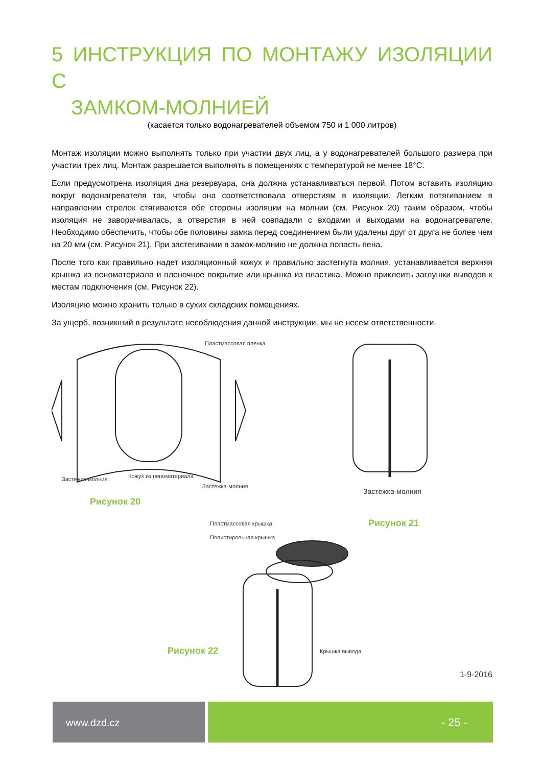5 ИНСТРУКЦИЯ ПО МОНТАЖУ ИЗОЛЯЦИИ С
ЗАМКОМ-МОЛНИЕЙ
(касается только водонагревателей объемом 750 и 1 000 литров)
Монтаж изоляции можно выполнять только при участии двух лиц, а у водонагревателей большого размера при участии трех лиц. Монтаж разрешается выполнять в помещениях с температурой не менее 18°C.
Если предусмотрена изоляция дна резервуара, она должна устанавливаться первой. Потом вставить изоляцию вокруг водонагревателя так, чтобы она соответствовала отверстиям в изоляции. Легким потягиванием в направлении стрелок стягиваются обе стороны изоляции на молнии (см. Рисунок 20) таким образом, чтобы изоляция не заворачивалась, а отверстия в ней совпадали с входами и выходами на водонагревателе. Необходимо обеспечить, чтобы обе половины замка перед соединением были удалены друг от друга не более чем на 20 мм (см. Рисунок 21). При застегивании в замок-молнию не должна попасть пена.
После того как правильно надет изоляционный кожух и правильно застегнута молния, устанавливается верхняя крышка из пеноматериала и пленочное покрытие или крышка из пластика. Можно приклеить заглушки выводов к местам подключения (см. Рисунок 22).
Изоляцию можно хранить только в сухих складских помещениях.
За ущерб, возникший в результате несоблюдения данной инструкции, мы не несем ответственности.
Пластмассовая пленка
Застежка-молния Кожух из пеноматериала
Застежка-молния
Рисунок 20
Застежка-молния
Рисунок 21 Пластмассовая крышка
Полистирольная крышка
Крышка вывода Рисунок 22
1-9-2016
www.dzd.cz - 25 -